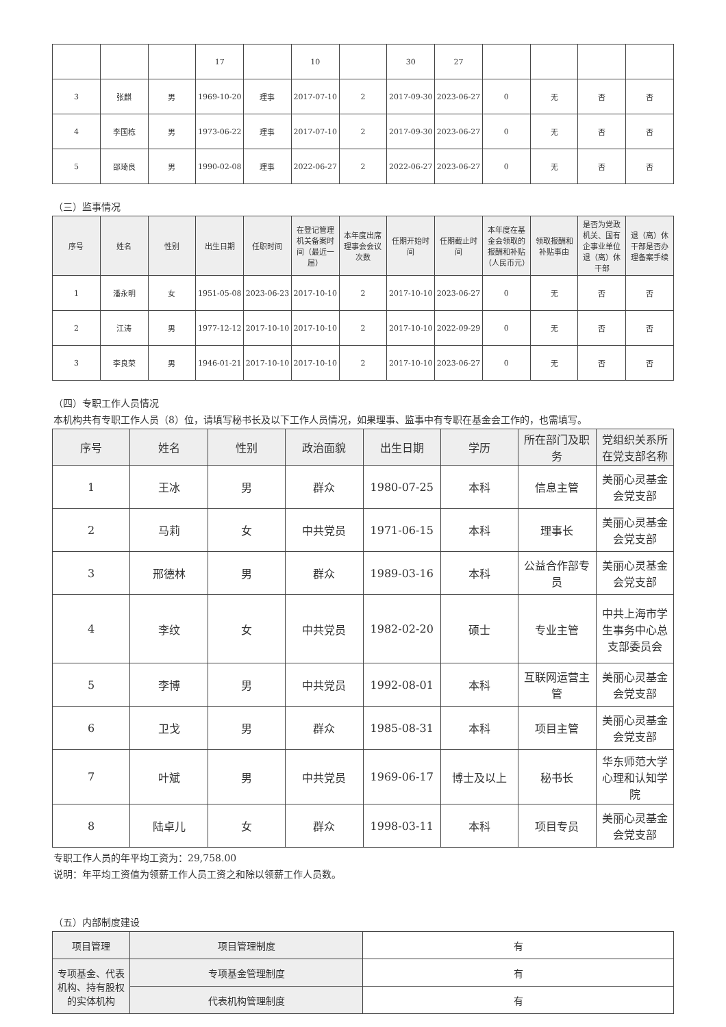| | | | 17 | | 10 | | 30 | 27 | | | | |
| 3 | 张麒 | 男 | 1969-10-20 | 理事 | 2017-07-10 | 2 | 2017-09-30 | 2023-06-27 | 0 | 无 | 否 | 否 |
| 4 | 李国栋 | 男 | 1973-06-22 | 理事 | 2017-07-10 | 2 | 2017-09-30 | 2023-06-27 | 0 | 无 | 否 | 否 |
| 5 | 邵琦良 | 男 | 1990-02-08 | 理事 | 2022-06-27 | 2 | 2022-06-27 | 2023-06-27 | 0 | 无 | 否 | 否 |
（三）监事情况
| 序号 | 姓名 | 性别 | 出生日期 | 任职时间 | 在登记管理机关备案时间（最近一届） | 本年度出席理事会会议次数 | 任期开始时间 | 任期截止时间 | 本年度在基金会领取的报酬和补贴（人民币元） | 领取报酬和补贴事由 | 是否为党政机关、国有企事业单位退（离）休干部 | 退（离）休干部是否办理备案手续 |
| --- | --- | --- | --- | --- | --- | --- | --- | --- | --- | --- | --- | --- |
| 1 | 潘永明 | 女 | 1951-05-08 | 2023-06-23 | 2017-10-10 | 2 | 2017-10-10 | 2023-06-27 | 0 | 无 | 否 | 否 |
| 2 | 江涛 | 男 | 1977-12-12 | 2017-10-10 | 2017-10-10 | 2 | 2017-10-10 | 2022-09-29 | 0 | 无 | 否 | 否 |
| 3 | 李良荣 | 男 | 1946-01-21 | 2017-10-10 | 2017-10-10 | 2 | 2017-10-10 | 2023-06-27 | 0 | 无 | 否 | 否 |
（四）专职工作人员情况
本机构共有专职工作人员（8）位，请填写秘书长及以下工作人员情况，如果理事、监事中有专职在基金会工作的，也需填写。
| 序号 | 姓名 | 性别 | 政治面貌 | 出生日期 | 学历 | 所在部门及职务 | 党组织关系所在党支部名称 |
| --- | --- | --- | --- | --- | --- | --- | --- |
| 1 | 王冰 | 男 | 群众 | 1980-07-25 | 本科 | 信息主管 | 美丽心灵基金会党支部 |
| 2 | 马莉 | 女 | 中共党员 | 1971-06-15 | 本科 | 理事长 | 美丽心灵基金会党支部 |
| 3 | 邢德林 | 男 | 群众 | 1989-03-16 | 本科 | 公益合作部专员 | 美丽心灵基金会党支部 |
| 4 | 李纹 | 女 | 中共党员 | 1982-02-20 | 硕士 | 专业主管 | 中共上海市学生事务中心总支部委员会 |
| 5 | 李博 | 男 | 中共党员 | 1992-08-01 | 本科 | 互联网运营主管 | 美丽心灵基金会党支部 |
| 6 | 卫戈 | 男 | 群众 | 1985-08-31 | 本科 | 项目主管 | 美丽心灵基金会党支部 |
| 7 | 叶斌 | 男 | 中共党员 | 1969-06-17 | 博士及以上 | 秘书长 | 华东师范大学心理和认知学院 |
| 8 | 陆卓儿 | 女 | 群众 | 1998-03-11 | 本科 | 项目专员 | 美丽心灵基金会党支部 |
专职工作人员的年平均工资为：29,758.00
说明：年平均工资值为领薪工作人员工资之和除以领薪工作人员数。
（五）内部制度建设
| 项目管理 | 项目管理制度 | 有 |
| 专项基金、代表机构、持有股权的实体机构 | 专项基金管理制度 | 有 |
| | 代表机构管理制度 | 有 |